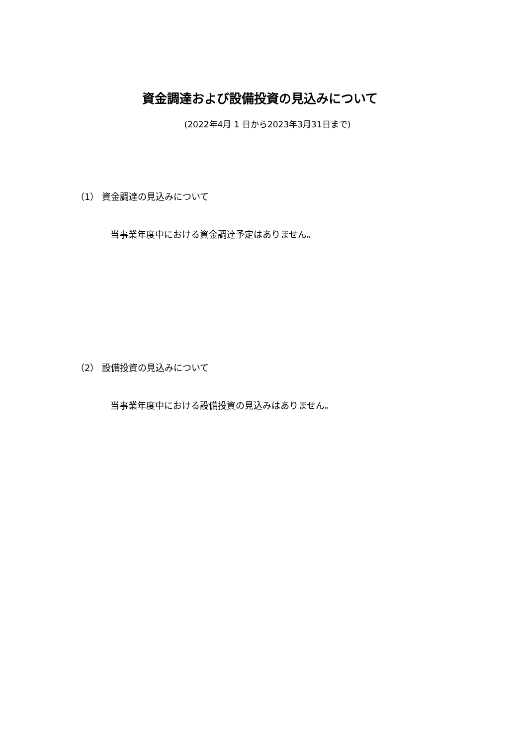資金調達および設備投資の見込みについて
(2022年4月 1 日から2023年3月31日まで)
（1） 資金調達の見込みについて
当事業年度中における資金調達予定はありません。
（2） 設備投資の見込みについて
当事業年度中における設備投資の見込みはありません。